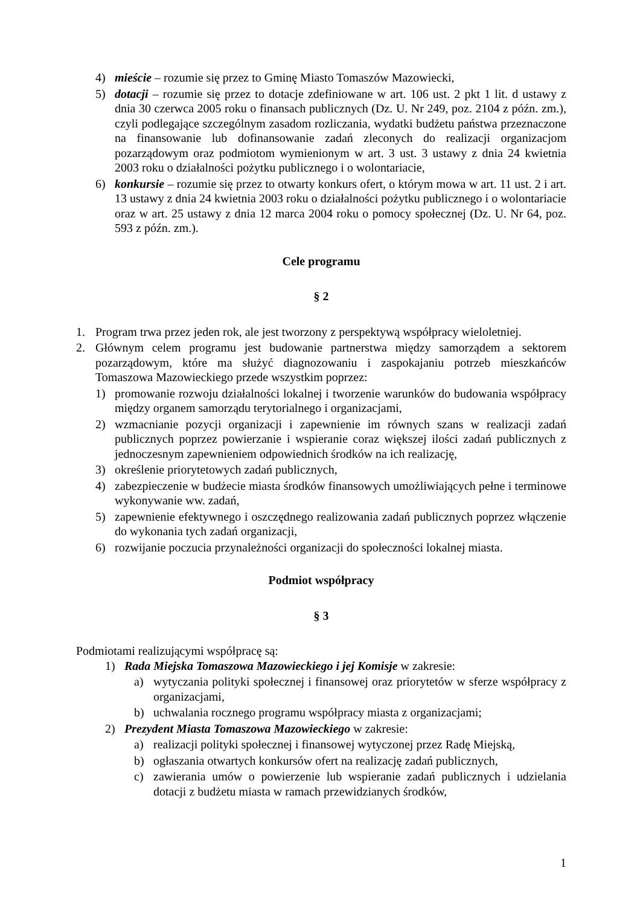4) mieście – rozumie się przez to Gminę Miasto Tomaszów Mazowiecki,
5) dotacji – rozumie się przez to dotacje zdefiniowane w art. 106 ust. 2 pkt 1 lit. d ustawy z dnia 30 czerwca 2005 roku o finansach publicznych (Dz. U. Nr 249, poz. 2104 z późn. zm.), czyli podlegające szczególnym zasadom rozliczania, wydatki budżetu państwa przeznaczone na finansowanie lub dofinansowanie zadań zleconych do realizacji organizacjom pozarządowym oraz podmiotom wymienionym w art. 3 ust. 3 ustawy z dnia 24 kwietnia 2003 roku o działalności pożytku publicznego i o wolontariacie,
6) konkursie – rozumie się przez to otwarty konkurs ofert, o którym mowa w art. 11 ust. 2 i art. 13 ustawy z dnia 24 kwietnia 2003 roku o działalności pożytku publicznego i o wolontariacie oraz w art. 25 ustawy z dnia 12 marca 2004 roku o pomocy społecznej (Dz. U. Nr 64, poz. 593 z późn. zm.).
Cele programu
§ 2
1. Program trwa przez jeden rok, ale jest tworzony z perspektywą współpracy wieloletniej.
2. Głównym celem programu jest budowanie partnerstwa między samorządem a sektorem pozarządowym, które ma służyć diagnozowaniu i zaspokajaniu potrzeb mieszkańców Tomaszowa Mazowieckiego przede wszystkim poprzez:
1) promowanie rozwoju działalności lokalnej i tworzenie warunków do budowania współpracy między organem samorządu terytorialnego i organizacjami,
2) wzmacnianie pozycji organizacji i zapewnienie im równych szans w realizacji zadań publicznych poprzez powierzanie i wspieranie coraz większej ilości zadań publicznych z jednoczesnym zapewnieniem odpowiednich środków na ich realizację,
3) określenie priorytetowych zadań publicznych,
4) zabezpieczenie w budżecie miasta środków finansowych umożliwiających pełne i terminowe wykonywanie ww. zadań,
5) zapewnienie efektywnego i oszczędnego realizowania zadań publicznych poprzez włączenie do wykonania tych zadań organizacji,
6) rozwijanie poczucia przynależności organizacji do społeczności lokalnej miasta.
Podmiot współpracy
§ 3
Podmiotami realizującymi współpracę są:
1) Rada Miejska Tomaszowa Mazowieckiego i jej Komisje w zakresie:
a) wytyczania polityki społecznej i finansowej oraz priorytetów w sferze współpracy z organizacjami,
b) uchwalania rocznego programu współpracy miasta z organizacjami;
2) Prezydent Miasta Tomaszowa Mazowieckiego w zakresie:
a) realizacji polityki społecznej i finansowej wytyczonej przez Radę Miejską,
b) ogłaszania otwartych konkursów ofert na realizację zadań publicznych,
c) zawierania umów o powierzenie lub wspieranie zadań publicznych i udzielania dotacji z budżetu miasta w ramach przewidzianych środków,
1